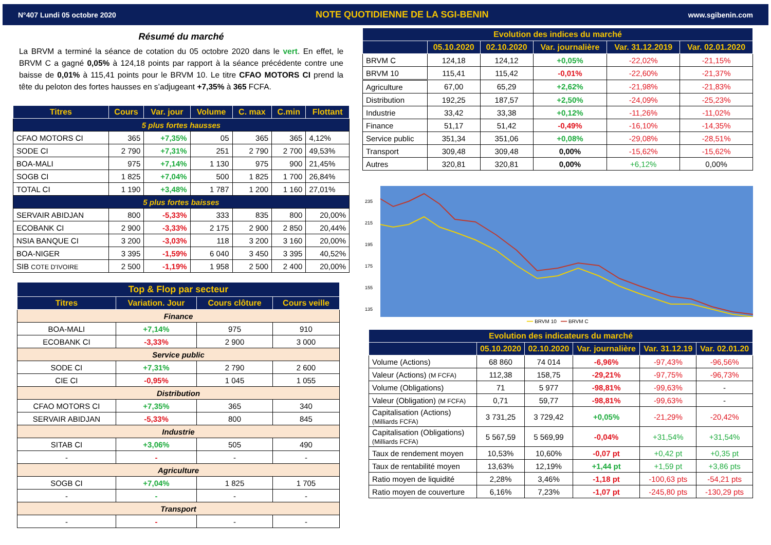N°407 Lundi 05 octobre 2020 NOTE QUOTIDIENNE DE LA SGI-BENIN www.sgibenin.com
Résumé du marché
La BRVM a terminé la séance de cotation du 05 octobre 2020 dans le vert. En effet, le BRVM C a gagné 0,05% à 124,18 points par rapport à la séance précédente contre une baisse de 0,01% à 115,41 points pour le BRVM 10. Le titre CFAO MOTORS CI prend la tête du peloton des fortes hausses en s’adjugeant +7,35% à 365 FCFA.
| Titres | Cours | Var. jour | Volume | C. max | C.min | Flottant |
| --- | --- | --- | --- | --- | --- | --- |
| 5 plus fortes hausses | | | | | | |
| CFAO MOTORS CI | 365 | +7,35% | 05 | 365 | 365 | 4,12% |
| SODE CI | 2 790 | +7,31% | 251 | 2 790 | 2 700 | 49,53% |
| BOA-MALI | 975 | +7,14% | 1 130 | 975 | 900 | 21,45% |
| SOGB CI | 1 825 | +7,04% | 500 | 1 825 | 1 700 | 26,84% |
| TOTAL CI | 1 190 | +3,48% | 1 787 | 1 200 | 1 160 | 27,01% |
| 5 plus fortes baisses | | | | | | |
| SERVAIR ABIDJAN | 800 | -5,33% | 333 | 835 | 800 | 20,00% |
| ECOBANK CI | 2 900 | -3,33% | 2 175 | 2 900 | 2 850 | 20,44% |
| NSIA BANQUE CI | 3 200 | -3,03% | 118 | 3 200 | 3 160 | 20,00% |
| BOA-NIGER | 3 395 | -1,59% | 6 040 | 3 450 | 3 395 | 40,52% |
| SIB COTE D'IVOIRE | 2 500 | -1,19% | 1 958 | 2 500 | 2 400 | 20,00% |
| Top & Flop par secteur | | | |
| --- | --- | --- | --- |
| Titres | Variation. Jour | Cours clôture | Cours veille |
| Finance | | | |
| BOA-MALI | +7,14% | 975 | 910 |
| ECOBANK CI | -3,33% | 2 900 | 3 000 |
| Service public | | | |
| SODE CI | +7,31% | 2 790 | 2 600 |
| CIE CI | -0,95% | 1 045 | 1 055 |
| Distribution | | | |
| CFAO MOTORS CI | +7,35% | 365 | 340 |
| SERVAIR ABIDJAN | -5,33% | 800 | 845 |
| Industrie | | | |
| SITAB CI | +3,06% | 505 | 490 |
| - | - | - | - |
| Agriculture | | | |
| SOGB CI | +7,04% | 1 825 | 1 705 |
| - | - | - | - |
| Transport | | | |
| - | - | - | - |
| Evolution des indices du marché | | | | | |
| --- | --- | --- | --- | --- | --- |
| | 05.10.2020 | 02.10.2020 | Var. journalière | Var. 31.12.2019 | Var. 02.01.2020 |
| BRVM C | 124,18 | 124,12 | +0,05% | -22,02% | -21,15% |
| BRVM 10 | 115,41 | 115,42 | -0,01% | -22,60% | -21,37% |
| Agriculture | 67,00 | 65,29 | +2,62% | -21,98% | -21,83% |
| Distribution | 192,25 | 187,57 | +2,50% | -24,09% | -25,23% |
| Industrie | 33,42 | 33,38 | +0,12% | -11,26% | -11,02% |
| Finance | 51,17 | 51,42 | -0,49% | -16,10% | -14,35% |
| Service public | 351,34 | 351,06 | +0,08% | -29,08% | -28,51% |
| Transport | 309,48 | 309,48 | 0,00% | -15,62% | -15,62% |
| Autres | 320,81 | 320,81 | 0,00% | +6,12% | 0,00% |
235
215
195
175
155
135
━━ BRVM 10 ━━ BRVM C
| Evolution des indicateurs du marché | | | | | |
| --- | --- | --- | --- | --- | --- |
| | 05.10.2020 | 02.10.2020 | Var. journalière | Var. 31.12.19 | Var. 02.01.20 |
| Volume (Actions) | 68 860 | 74 014 | -6,96% | -97,43% | -96,56% |
| Valeur (Actions) (M FCFA) | 112,38 | 158,75 | -29,21% | -97,75% | -96,73% |
| Volume (Obligations) | 71 | 5 977 | -98,81% | -99,63% | - |
| Valeur (Obligation) (M FCFA) | 0,71 | 59,77 | -98,81% | -99,63% | - |
| Capitalisation (Actions) (Milliards FCFA) | 3 731,25 | 3 729,42 | +0,05% | -21,29% | -20,42% |
| Capitalisation (Obligations) (Milliards FCFA) | 5 567,59 | 5 569,99 | -0,04% | +31,54% | +31,54% |
| Taux de rendement moyen | 10,53% | 10,60% | -0,07 pt | +0,42 pt | +0,35 pt |
| Taux de rentabilité moyen | 13,63% | 12,19% | +1,44 pt | +1,59 pt | +3,86 pts |
| Ratio moyen de liquidité | 2,28% | 3,46% | -1,18 pt | -100,63 pts | -54,21 pts |
| Ratio moyen de couverture | 6,16% | 7,23% | -1,07 pt | -245,80 pts | -130,29 pts |